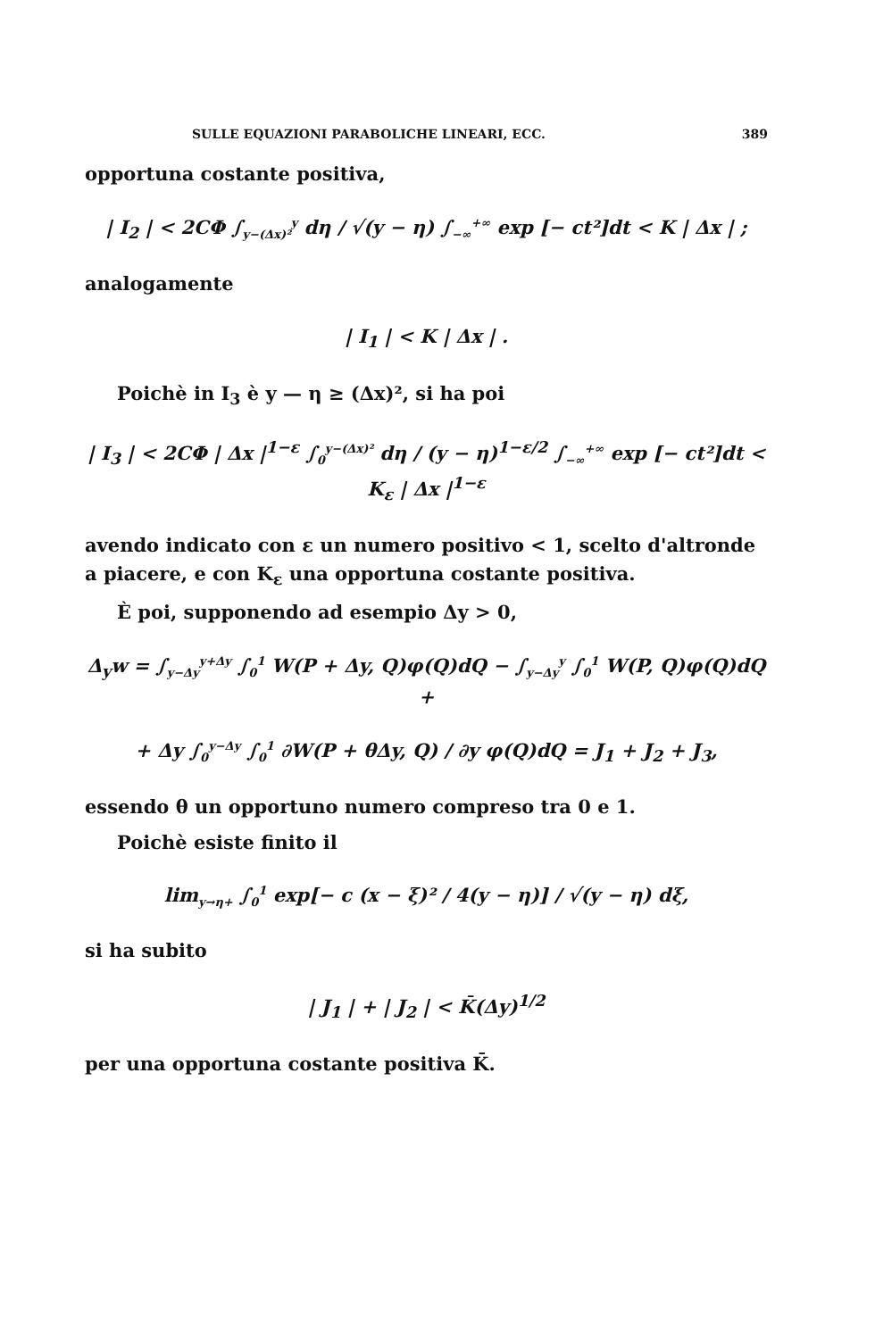SULLE EQUAZIONI PARABOLICHE LINEARI, ECC. 389
opportuna costante positiva,
| I<sub>2</sub> | < 2CΦ ∫<sub>y−(Δx)²</sub><sup>y</sup> dη / √(y − η) ∫<sub>−∞</sub><sup>+∞</sup> exp [− ct²]dt < K | Δx | ;
analogamente
| I<sub>1</sub> | < K | Δx | .
Poichè in I<sub>3</sub> è y — η ≥ (Δx)², si ha poi
| I<sub>3</sub> | < 2CΦ | Δx |<sup>1−ε</sup> ∫<sub>0</sub><sup>y−(Δx)²</sup> dη / (y − η)<sup>1−ε/2</sup> ∫<sub>−∞</sub><sup>+∞</sup> exp [− ct²]dt < K<sub>ε</sub> | Δx |<sup>1−ε</sup>
avendo indicato con ε un numero positivo < 1, scelto d'altronde a piacere, e con K<sub>ε</sub> una opportuna costante positiva.
È poi, supponendo ad esempio Δy > 0,
Δ<sub>y</sub>w = ∫<sub>y−Δy</sub><sup>y+Δy</sup> ∫<sub>0</sub><sup>1</sup> W(P + Δy, Q)φ(Q)dQ − ∫<sub>y−Δy</sub><sup>y</sup> ∫<sub>0</sub><sup>1</sup> W(P, Q)φ(Q)dQ +
+ Δy ∫<sub>0</sub><sup>y−Δy</sup> ∫<sub>0</sub><sup>1</sup> ∂W(P + θΔy, Q) / ∂y φ(Q)dQ = J<sub>1</sub> + J<sub>2</sub> + J<sub>3</sub>,
essendo θ un opportuno numero compreso tra 0 e 1.
Poichè esiste finito il
lim<sub>y→η+</sub> ∫<sub>0</sub><sup>1</sup> exp[− c (x − ξ)² / 4(y − η)] / √(y − η) dξ,
si ha subito
| J<sub>1</sub> | + | J<sub>2</sub> | < K̄(Δy)<sup>1/2</sup>
per una opportuna costante positiva K̄.